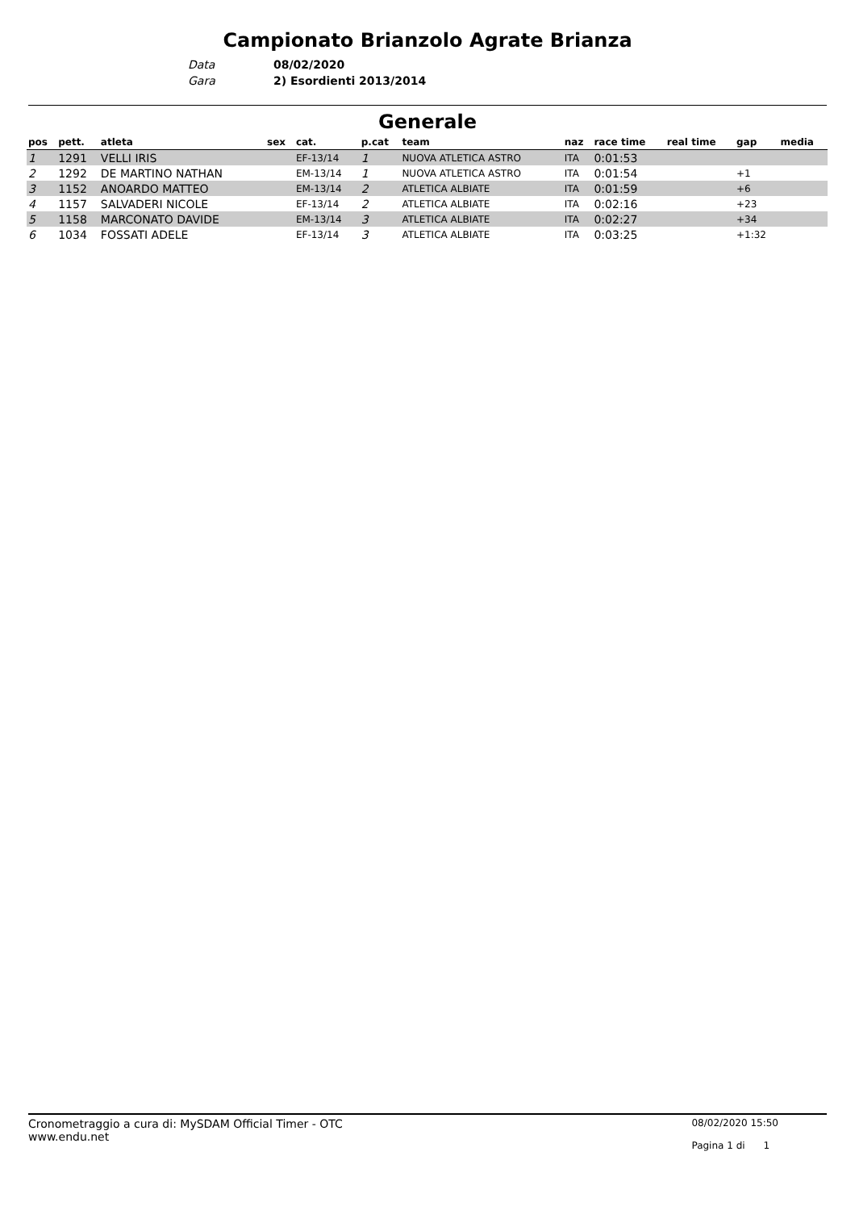Campionato Brianzolo Agrate Brianza
Data 08/02/2020
Gara 2) Esordienti 2013/2014
Generale
| pos | pett. | atleta | sex | cat. | p.cat | team | naz | race time | real time | gap | media |
| --- | --- | --- | --- | --- | --- | --- | --- | --- | --- | --- | --- |
| 1 | 1291 | VELLI IRIS | | EF-13/14 | 1 | NUOVA ATLETICA ASTRO | ITA | 0:01:53 | | | |
| 2 | 1292 | DE MARTINO NATHAN | | EM-13/14 | 1 | NUOVA ATLETICA ASTRO | ITA | 0:01:54 | | +1 | |
| 3 | 1152 | ANOARDO MATTEO | | EM-13/14 | 2 | ATLETICA ALBIATE | ITA | 0:01:59 | | +6 | |
| 4 | 1157 | SALVADERI NICOLE | | EF-13/14 | 2 | ATLETICA ALBIATE | ITA | 0:02:16 | | +23 | |
| 5 | 1158 | MARCONATO DAVIDE | | EM-13/14 | 3 | ATLETICA ALBIATE | ITA | 0:02:27 | | +34 | |
| 6 | 1034 | FOSSATI ADELE | | EF-13/14 | 3 | ATLETICA ALBIATE | ITA | 0:03:25 | | +1:32 | |
Cronometraggio a cura di: MySDAM Official Timer - OTC
www.endu.net
08/02/2020 15:50
Pagina 1 di 1